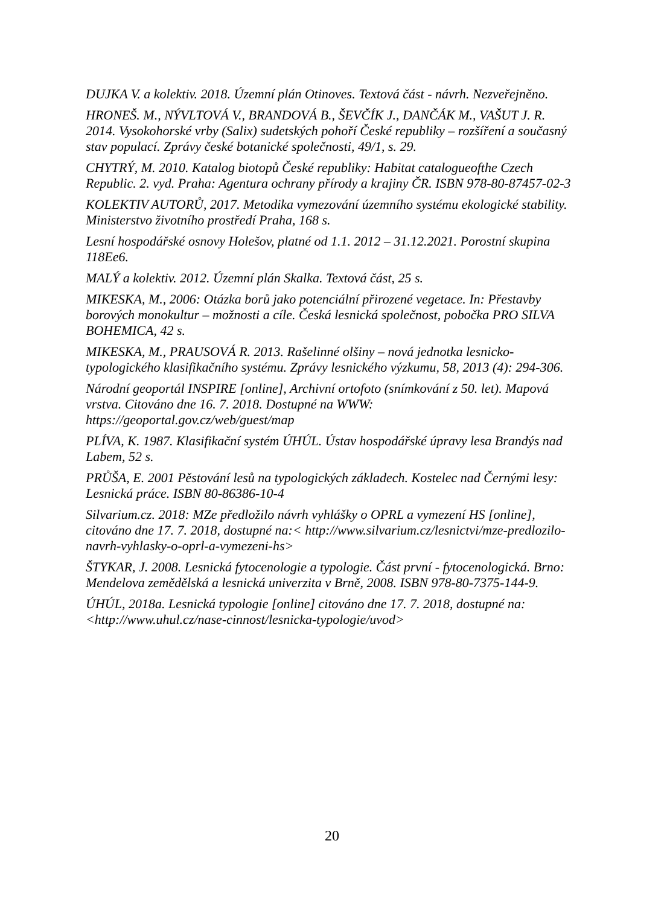DUJKA V. a kolektiv. 2018. Územní plán Otinoves. Textová část - návrh. Nezveřejněno.
HRONEŠ. M., NÝVLTOVÁ V., BRANDOVÁ B., ŠEVČÍK J., DANČÁK M., VAŠUT J. R. 2014. Vysokohorské vrby (Salix) sudetských pohoří České republiky – rozšíření a současný stav populací. Zprávy české botanické společnosti, 49/1, s. 29.
CHYTRÝ, M. 2010. Katalog biotopů České republiky: Habitat catalogueofthe Czech Republic. 2. vyd. Praha: Agentura ochrany přírody a krajiny ČR. ISBN 978-80-87457-02-3
KOLEKTIV AUTORŮ, 2017. Metodika vymezování územního systému ekologické stability. Ministerstvo životního prostředí Praha, 168 s.
Lesní hospodářské osnovy Holešov, platné od 1.1. 2012 – 31.12.2021. Porostní skupina 118Ee6.
MALÝ a kolektiv. 2012. Územní plán Skalka. Textová část, 25 s.
MIKESKA, M., 2006: Otázka borů jako potenciální přirozené vegetace. In: Přestavby borových monokultur – možnosti a cíle. Česká lesnická společnost, pobočka PRO SILVA BOHEMICA, 42 s.
MIKESKA, M., PRAUSOVÁ R. 2013. Rašelinné olšiny – nová jednotka lesnicko-typologického klasifikačního systému. Zprávy lesnického výzkumu, 58, 2013 (4): 294-306.
Národní geoportál INSPIRE [online], Archivní ortofoto (snímkování z 50. let). Mapová vrstva. Citováno dne 16. 7. 2018. Dostupné na WWW: https://geoportal.gov.cz/web/guest/map
PLÍVA, K. 1987. Klasifikační systém ÚHÚL. Ústav hospodářské úpravy lesa Brandýs nad Labem, 52 s.
PRŮŠA, E. 2001 Pěstování lesů na typologických základech. Kostelec nad Černými lesy: Lesnická práce. ISBN 80-86386-10-4
Silvarium.cz. 2018: MZe předložilo návrh vyhlášky o OPRL a vymezení HS [online], citováno dne 17. 7. 2018, dostupné na:< http://www.silvarium.cz/lesnictvi/mze-predlozilo-navrh-vyhlasky-o-oprl-a-vymezeni-hs>
ŠTYKAR, J. 2008. Lesnická fytocenologie a typologie. Část první - fytocenologická. Brno: Mendelova zemědělská a lesnická univerzita v Brně, 2008. ISBN 978-80-7375-144-9.
ÚHÚL, 2018a. Lesnická typologie [online] citováno dne 17. 7. 2018, dostupné na: <http://www.uhul.cz/nase-cinnost/lesnicka-typologie/uvod>
20